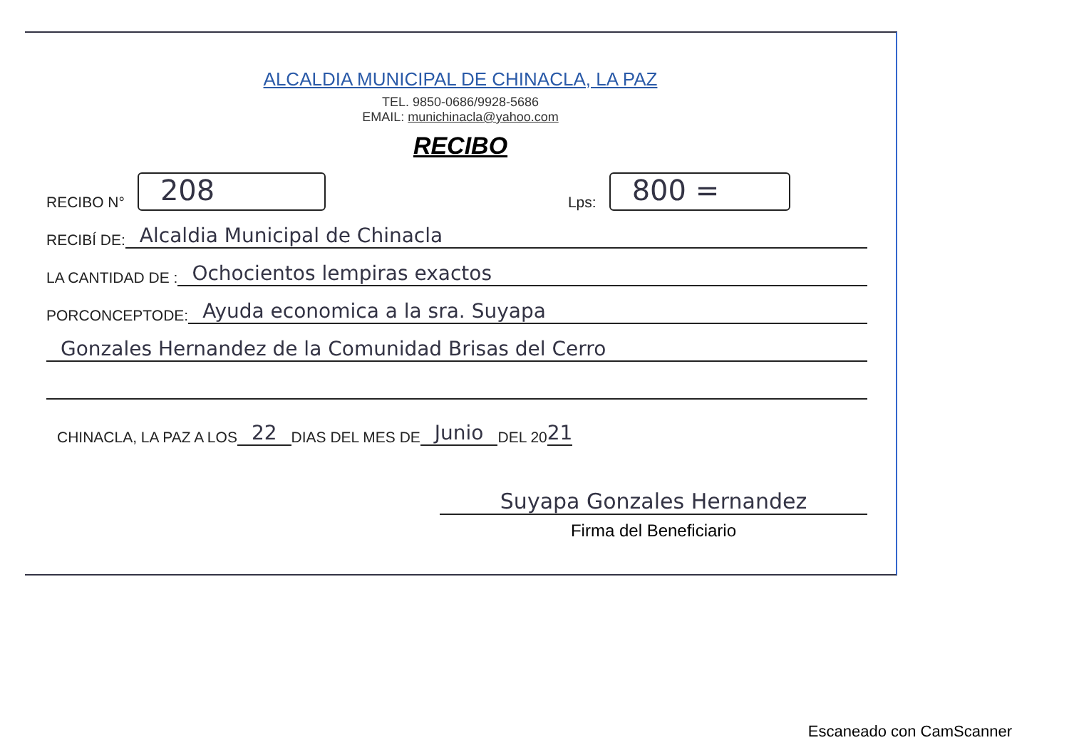ALCALDIA MUNICIPAL DE CHINACLA, LA PAZ
TEL. 9850-0686/9928-5686
EMAIL: munichinacla@yahoo.com
RECIBO
RECIBO N°
208
Lps:
800 =
RECIBÍ DE:
Alcaldia Municipal de Chinacla
LA CANTIDAD DE :
Ochocientos lempiras exactos
PORCONCEPTODE:
Ayuda economica a la sra. Suyapa
Gonzales Hernandez de la Comunidad Brisas del Cerro
CHINACLA, LA PAZ A LOS 22 DIAS DEL MES DE Junio DEL 20 21
Suyapa Gonzales Hernandez
Firma del Beneficiario
Escaneado con CamScanner